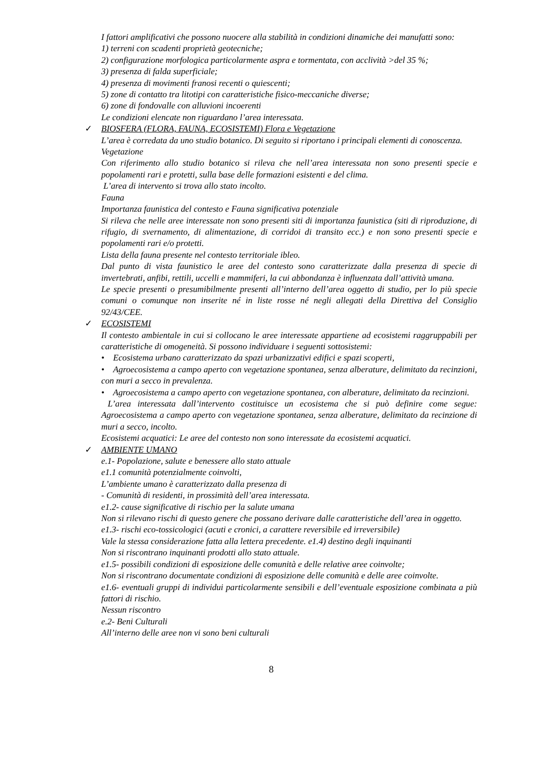I fattori amplificativi che possono nuocere alla stabilità in condizioni dinamiche dei manufatti sono:
1) terreni con scadenti proprietà geotecniche;
2) configurazione morfologica particolarmente aspra e tormentata, con acclività >del 35 %;
3) presenza di falda superficiale;
4) presenza di movimenti franosi recenti o quiescenti;
5) zone di contatto tra litotipi con caratteristiche fisico-meccaniche diverse;
6) zone di fondovalle con alluvioni incoerenti
Le condizioni elencate non riguardano l’area interessata.
✓ BIOSFERA (FLORA, FAUNA, ECOSISTEMI) Flora e Vegetazione
L’area è corredata da uno studio botanico. Di seguito si riportano i principali elementi di conoscenza.
Vegetazione
Con riferimento allo studio botanico si rileva che nell’area interessata non sono presenti specie e popolamenti rari e protetti, sulla base delle formazioni esistenti e del clima.
L’area di intervento si trova allo stato incolto.
Fauna
Importanza faunistica del contesto e Fauna significativa potenziale
Si rileva che nelle aree interessate non sono presenti siti di importanza faunistica (siti di riproduzione, di rifugio, di svernamento, di alimentazione, di corridoi di transito ecc.) e non sono presenti specie e popolamenti rari e/o protetti.
Lista della fauna presente nel contesto territoriale ibleo.
Dal punto di vista faunistico le aree del contesto sono caratterizzate dalla presenza di specie di invertebrati, anfibi, rettili, uccelli e mammiferi, la cui abbondanza è influenzata dall’attività umana.
Le specie presenti o presumibilmente presenti all’interno dell’area oggetto di studio, per lo più specie comuni o comunque non inserite né in liste rosse né negli allegati della Direttiva del Consiglio 92/43/CEE.
✓ ECOSISTEMI
Il contesto ambientale in cui si collocano le aree interessate appartiene ad ecosistemi raggruppabili per caratteristiche di omogeneità. Si possono individuare i seguenti sottosistemi:
• Ecosistema urbano caratterizzato da spazi urbanizzativi edifici e spazi scoperti,
• Agroecosistema a campo aperto con vegetazione spontanea, senza alberature, delimitato da recinzioni, con muri a secco in prevalenza.
• Agroecosistema a campo aperto con vegetazione spontanea, con alberature, delimitato da recinzioni.
L’area interessata dall’intervento costituisce un ecosistema che si può definire come segue: Agroecosistema a campo aperto con vegetazione spontanea, senza alberature, delimitato da recinzione di muri a secco, incolto.
Ecosistemi acquatici: Le aree del contesto non sono interessate da ecosistemi acquatici.
✓ AMBIENTE UMANO
e.1- Popolazione, salute e benessere allo stato attuale
e1.1 comunità potenzialmente coinvolti,
L’ambiente umano è caratterizzato dalla presenza di
- Comunità di residenti, in prossimità dell’area interessata.
e1.2- cause significative di rischio per la salute umana
Non si rilevano rischi di questo genere che possano derivare dalle caratteristiche dell’area in oggetto.
e1.3- rischi eco-tossicologici (acuti e cronici, a carattere reversibile ed irreversibile)
Vale la stessa considerazione fatta alla lettera precedente. e1.4) destino degli inquinanti
Non si riscontrano inquinanti prodotti allo stato attuale.
e1.5- possibili condizioni di esposizione delle comunità e delle relative aree coinvolte;
Non si riscontrano documentate condizioni di esposizione delle comunità e delle aree coinvolte.
e1.6- eventuali gruppi di individui particolarmente sensibili e dell’eventuale esposizione combinata a più fattori di rischio.
Nessun riscontro
e.2- Beni Culturali
All’interno delle aree non vi sono beni culturali
8